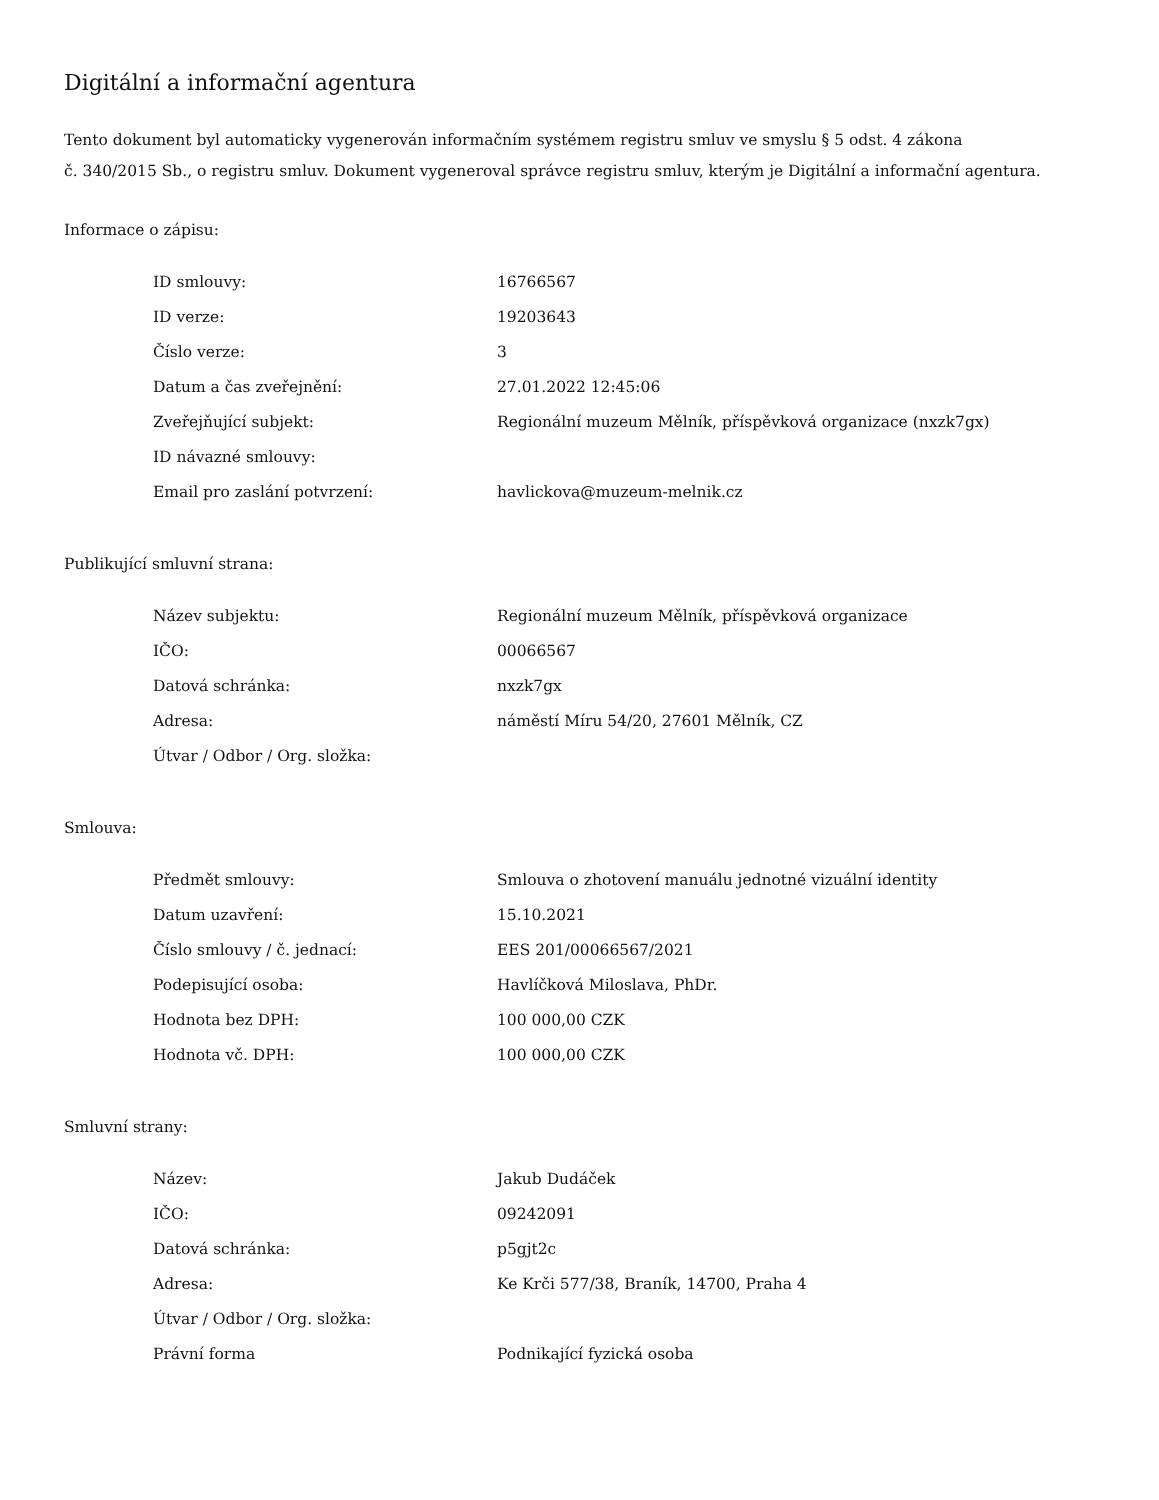Digitální a informační agentura
Tento dokument byl automaticky vygenerován informačním systémem registru smluv ve smyslu § 5 odst. 4 zákona
č. 340/2015 Sb., o registru smluv. Dokument vygeneroval správce registru smluv, kterým je Digitální a informační agentura.
Informace o zápisu:
| ID smlouvy: | 16766567 |
| ID verze: | 19203643 |
| Číslo verze: | 3 |
| Datum a čas zveřejnění: | 27.01.2022 12:45:06 |
| Zveřejňující subjekt: | Regionální muzeum Mělník, příspěvková organizace (nxzk7gx) |
| ID návazné smlouvy: | |
| Email pro zaslání potvrzení: | havlickova@muzeum-melnik.cz |
Publikující smluvní strana:
| Název subjektu: | Regionální muzeum Mělník, příspěvková organizace |
| IČO: | 00066567 |
| Datová schránka: | nxzk7gx |
| Adresa: | náměstí Míru 54/20, 27601 Mělník, CZ |
| Útvar / Odbor / Org. složka: | |
Smlouva:
| Předmět smlouvy: | Smlouva o zhotovení manuálu jednotné vizuální identity |
| Datum uzavření: | 15.10.2021 |
| Číslo smlouvy / č. jednací: | EES 201/00066567/2021 |
| Podepisující osoba: | Havlíčková Miloslava, PhDr. |
| Hodnota bez DPH: | 100 000,00 CZK |
| Hodnota vč. DPH: | 100 000,00 CZK |
Smluvní strany:
| Název: | Jakub Dudáček |
| IČO: | 09242091 |
| Datová schránka: | p5gjt2c |
| Adresa: | Ke Krči 577/38, Braník, 14700, Praha 4 |
| Útvar / Odbor / Org. složka: | |
| Právní forma | Podnikající fyzická osoba |